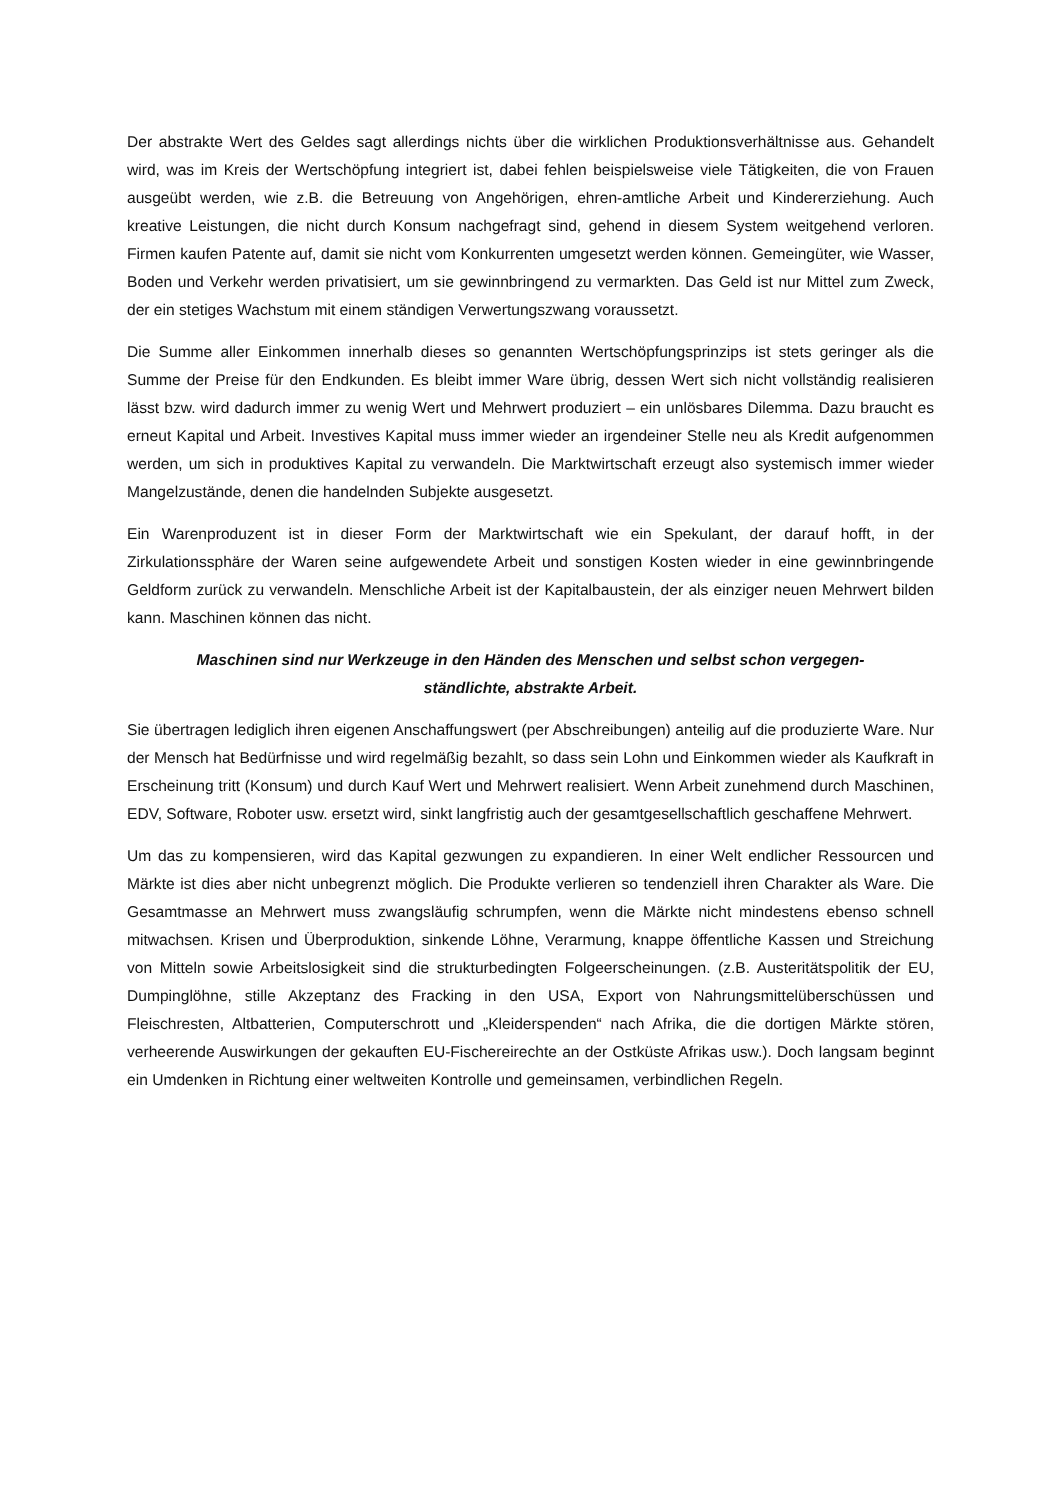Der abstrakte Wert des Geldes sagt allerdings nichts über die wirklichen Produktionsverhältnisse aus. Gehandelt wird, was im Kreis der Wertschöpfung integriert ist, dabei fehlen beispielsweise viele Tätigkeiten, die von Frauen ausgeübt werden, wie z.B. die Betreuung von Angehörigen, ehren-amtliche Arbeit und Kindererziehung. Auch kreative Leistungen, die nicht durch Konsum nachgefragt sind, gehend in diesem System weitgehend verloren. Firmen kaufen Patente auf, damit sie nicht vom Konkurrenten umgesetzt werden können. Gemeingüter, wie Wasser, Boden und Verkehr werden privatisiert, um sie gewinnbringend zu vermarkten. Das Geld ist nur Mittel zum Zweck, der ein stetiges Wachstum mit einem ständigen Verwertungszwang voraussetzt.
Die Summe aller Einkommen innerhalb dieses so genannten Wertschöpfungsprinzips ist stets geringer als die Summe der Preise für den Endkunden. Es bleibt immer Ware übrig, dessen Wert sich nicht vollständig realisieren lässt bzw. wird dadurch immer zu wenig Wert und Mehrwert produziert – ein unlösbares Dilemma. Dazu braucht es erneut Kapital und Arbeit. Investives Kapital muss immer wieder an irgendeiner Stelle neu als Kredit aufgenommen werden, um sich in produktives Kapital zu verwandeln. Die Marktwirtschaft erzeugt also systemisch immer wieder Mangelzustände, denen die handelnden Subjekte ausgesetzt.
Ein Warenproduzent ist in dieser Form der Marktwirtschaft wie ein Spekulant, der darauf hofft, in der Zirkulationssphäre der Waren seine aufgewendete Arbeit und sonstigen Kosten wieder in eine gewinnbringende Geldform zurück zu verwandeln. Menschliche Arbeit ist der Kapitalbaustein, der als einziger neuen Mehrwert bilden kann. Maschinen können das nicht.
Maschinen sind nur Werkzeuge in den Händen des Menschen und selbst schon vergegen-ständlichte, abstrakte Arbeit.
Sie übertragen lediglich ihren eigenen Anschaffungswert (per Abschreibungen) anteilig auf die produzierte Ware. Nur der Mensch hat Bedürfnisse und wird regelmäßig bezahlt, so dass sein Lohn und Einkommen wieder als Kaufkraft in Erscheinung tritt (Konsum) und durch Kauf Wert und Mehrwert realisiert. Wenn Arbeit zunehmend durch Maschinen, EDV, Software, Roboter usw. ersetzt wird, sinkt langfristig auch der gesamtgesellschaftlich geschaffene Mehrwert.
Um das zu kompensieren, wird das Kapital gezwungen zu expandieren. In einer Welt endlicher Ressourcen und Märkte ist dies aber nicht unbegrenzt möglich. Die Produkte verlieren so tendenziell ihren Charakter als Ware. Die Gesamtmasse an Mehrwert muss zwangsläufig schrumpfen, wenn die Märkte nicht mindestens ebenso schnell mitwachsen. Krisen und Überproduktion, sinkende Löhne, Verarmung, knappe öffentliche Kassen und Streichung von Mitteln sowie Arbeitslosigkeit sind die strukturbedingten Folgeerscheinungen. (z.B. Austeritätspolitik der EU, Dumpinglöhne, stille Akzeptanz des Fracking in den USA, Export von Nahrungsmittelüberschüssen und Fleischresten, Altbatterien, Computerschrott und „Kleiderspenden“ nach Afrika, die die dortigen Märkte stören, verheerende Auswirkungen der gekauften EU-Fischereirechte an der Ostküste Afrikas usw.). Doch langsam beginnt ein Umdenken in Richtung einer weltweiten Kontrolle und gemeinsamen, verbindlichen Regeln.